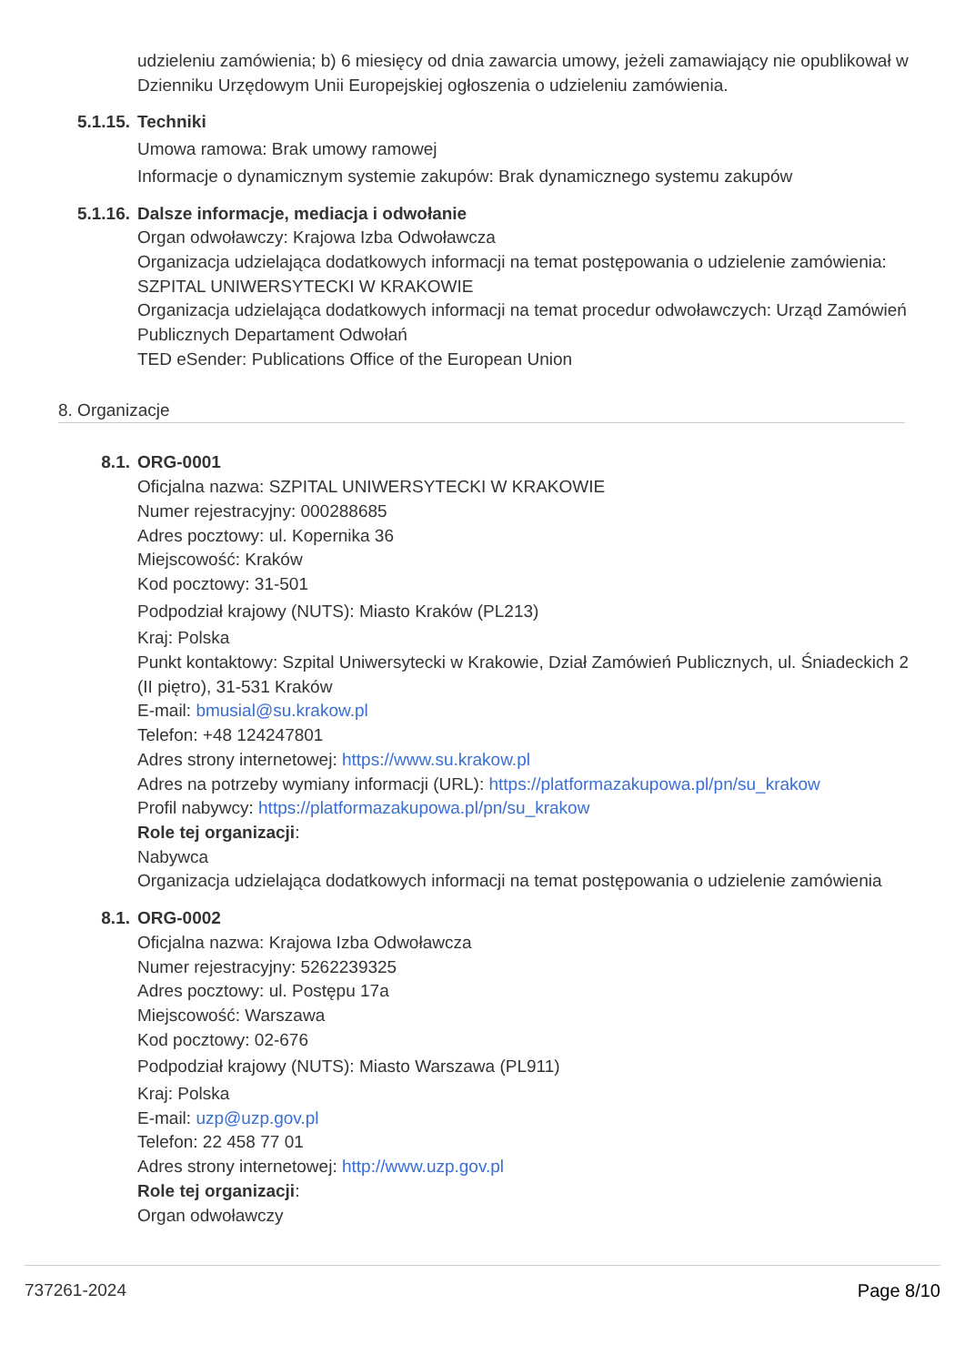udzieleniu zamówienia; b) 6 miesięcy od dnia zawarcia umowy, jeżeli zamawiający nie opublikował w Dzienniku Urzędowym Unii Europejskiej ogłoszenia o udzieleniu zamówienia.
5.1.15. Techniki
Umowa ramowa: Brak umowy ramowej
Informacje o dynamicznym systemie zakupów: Brak dynamicznego systemu zakupów
5.1.16. Dalsze informacje, mediacja i odwołanie
Organ odwoławczy: Krajowa Izba Odwoławcza
Organizacja udzielająca dodatkowych informacji na temat postępowania o udzielenie zamówienia: SZPITAL UNIWERSYTECKI W KRAKOWIE
Organizacja udzielająca dodatkowych informacji na temat procedur odwoławczych: Urząd Zamówień Publicznych Departament Odwołań
TED eSender: Publications Office of the European Union
8. Organizacje
8.1. ORG-0001
Oficjalna nazwa: SZPITAL UNIWERSYTECKI W KRAKOWIE
Numer rejestracyjny: 000288685
Adres pocztowy: ul. Kopernika 36
Miejscowość: Kraków
Kod pocztowy: 31-501
Podpodział krajowy (NUTS): Miasto Kraków (PL213)
Kraj: Polska
Punkt kontaktowy: Szpital Uniwersytecki w Krakowie, Dział Zamówień Publicznych, ul. Śniadeckich 2 (II piętro), 31-531 Kraków
E-mail: bmusial@su.krakow.pl
Telefon: +48 124247801
Adres strony internetowej: https://www.su.krakow.pl
Adres na potrzeby wymiany informacji (URL): https://platformazakupowa.pl/pn/su_krakow
Profil nabywcy: https://platformazakupowa.pl/pn/su_krakow
Role tej organizacji:
Nabywca
Organizacja udzielająca dodatkowych informacji na temat postępowania o udzielenie zamówienia
8.1. ORG-0002
Oficjalna nazwa: Krajowa Izba Odwoławcza
Numer rejestracyjny: 5262239325
Adres pocztowy: ul. Postępu 17a
Miejscowość: Warszawa
Kod pocztowy: 02-676
Podpodział krajowy (NUTS): Miasto Warszawa (PL911)
Kraj: Polska
E-mail: uzp@uzp.gov.pl
Telefon: 22 458 77 01
Adres strony internetowej: http://www.uzp.gov.pl
Role tej organizacji:
Organ odwoławczy
737261-2024 Page 8/10